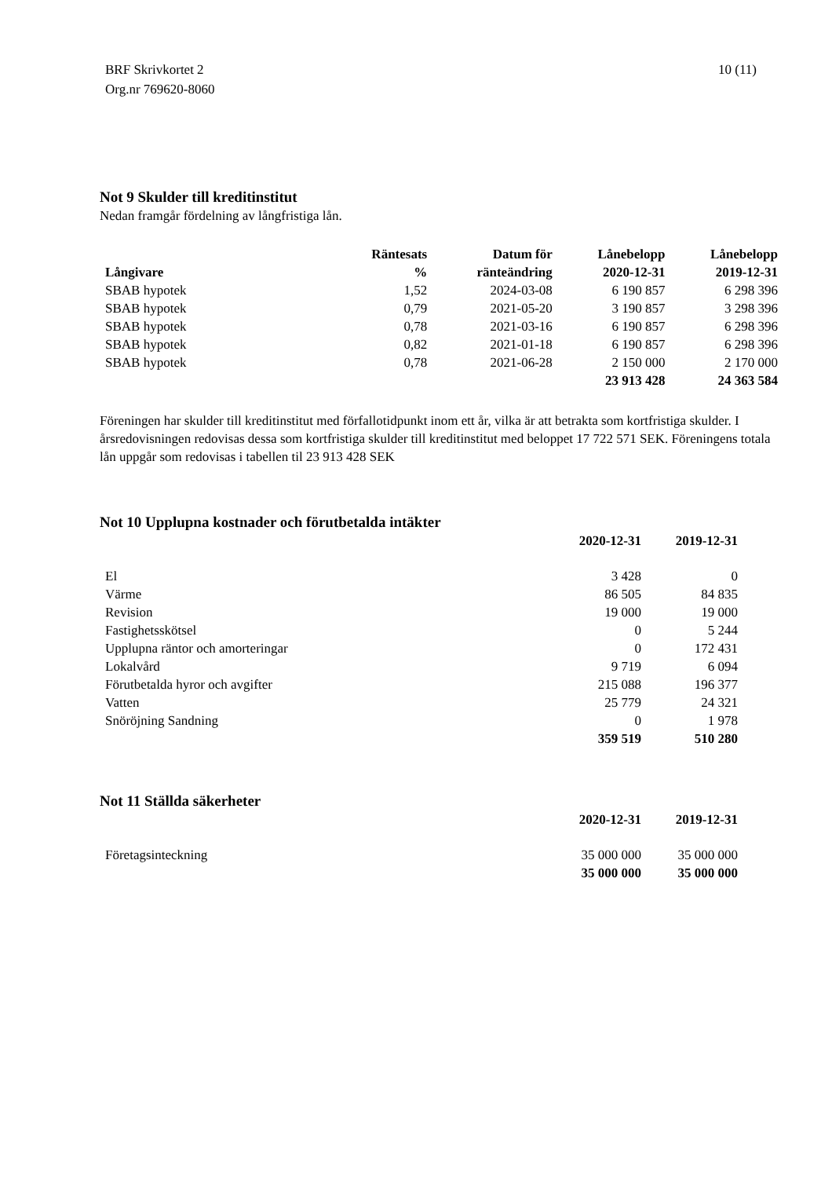BRF Skrivkortet 2
Org.nr 769620-8060
10 (11)
Not 9 Skulder till kreditinstitut
Nedan framgår fördelning av långfristiga lån.
| Långivare | Räntesats | Datum för | Lånebelopp | Lånebelopp |
| --- | --- | --- | --- | --- |
| | % | ränteändring | 2020-12-31 | 2019-12-31 |
| SBAB hypotek | 1,52 | 2024-03-08 | 6 190 857 | 6 298 396 |
| SBAB hypotek | 0,79 | 2021-05-20 | 3 190 857 | 3 298 396 |
| SBAB hypotek | 0,78 | 2021-03-16 | 6 190 857 | 6 298 396 |
| SBAB hypotek | 0,82 | 2021-01-18 | 6 190 857 | 6 298 396 |
| SBAB hypotek | 0,78 | 2021-06-28 | 2 150 000 | 2 170 000 |
| | | | 23 913 428 | 24 363 584 |
Föreningen har skulder till kreditinstitut med förfallotidpunkt inom ett år, vilka är att betrakta som kortfristiga skulder. I årsredovisningen redovisas dessa som kortfristiga skulder till kreditinstitut med beloppet 17 722 571 SEK. Föreningens totala lån uppgår som redovisas i tabellen til 23 913 428 SEK
Not 10 Upplupna kostnader och förutbetalda intäkter
| | 2020-12-31 | 2019-12-31 |
| --- | --- | --- |
| El | 3 428 | 0 |
| Värme | 86 505 | 84 835 |
| Revision | 19 000 | 19 000 |
| Fastighetsskötsel | 0 | 5 244 |
| Upplupna räntor och amorteringar | 0 | 172 431 |
| Lokalvård | 9 719 | 6 094 |
| Förutbetalda hyror och avgifter | 215 088 | 196 377 |
| Vatten | 25 779 | 24 321 |
| Snöröjning Sandning | 0 | 1 978 |
| | 359 519 | 510 280 |
Not 11 Ställda säkerheter
| | 2020-12-31 | 2019-12-31 |
| --- | --- | --- |
| Företagsinteckning | 35 000 000 | 35 000 000 |
| | 35 000 000 | 35 000 000 |